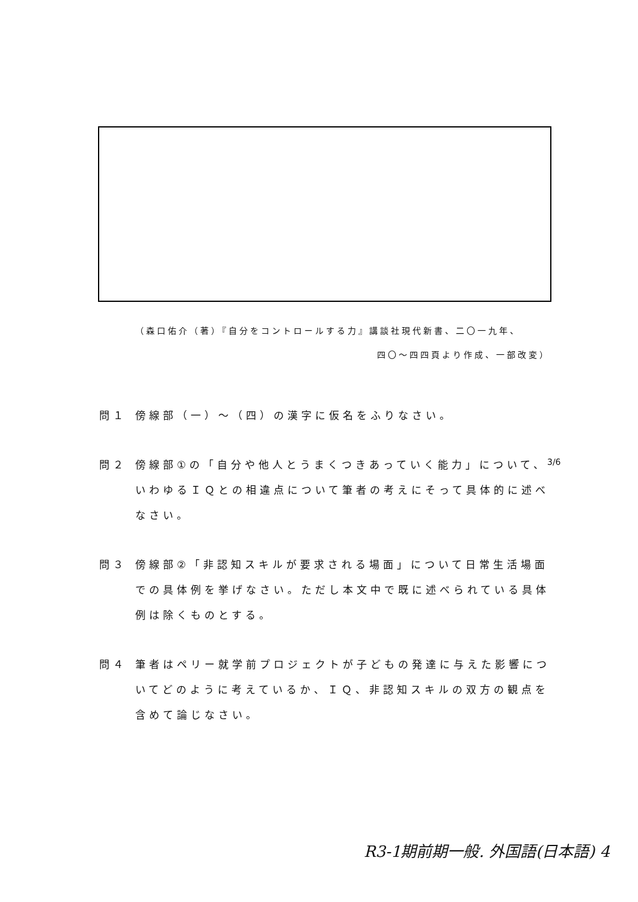（森口佑介（著）『自分をコントロールする力』講談社現代新書、二〇一九年、
四〇～四四頁より作成、一部改変）
問１ 傍線部（一）～（四）の漢字に仮名をふりなさい。
問２ 傍線部①の「自分や他人とうまくつきあっていく能力」について、いわゆるＩＱとの相違点について筆者の考えにそって具体的に述べなさい。
問３ 傍線部②「非認知スキルが要求される場面」について日常生活場面での具体例を挙げなさい。ただし本文中で既に述べられている具体例は除くものとする。
問４ 筆者はペリー就学前プロジェクトが子どもの発達に与えた影響についてどのように考えているか、ＩＱ、非認知スキルの双方の観点を含めて論じなさい。
3/6
R3-1期前期一般. 外国語(日本語) 4